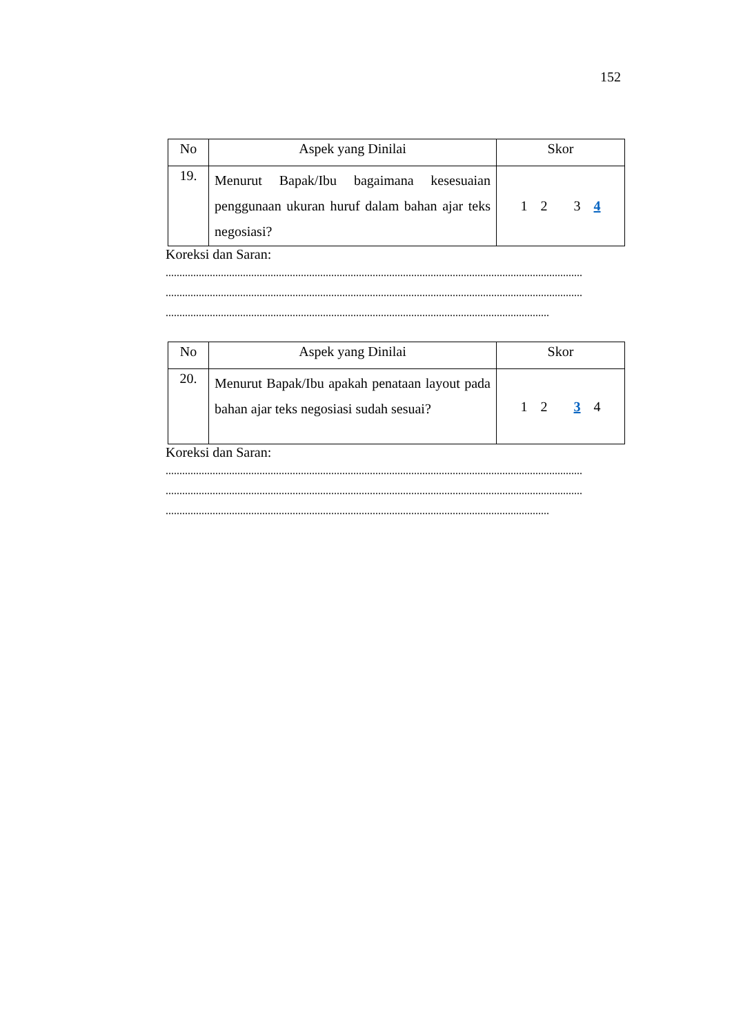152
| No | Aspek yang Dinilai | Skor |
| --- | --- | --- |
| 19. | Menurut Bapak/Ibu bagaimana kesesuaian penggunaan ukuran huruf dalam bahan ajar teks negosiasi? | 1 2 3 4 |
Koreksi dan Saran:
.......................................................................................................................................................
.......................................................................................................................................................
...........................................................................................................................................
| No | Aspek yang Dinilai | Skor |
| --- | --- | --- |
| 20. | Menurut Bapak/Ibu apakah penataan layout pada bahan ajar teks negosiasi sudah sesuai? | 1 2 3 4 |
Koreksi dan Saran:
.......................................................................................................................................................
.......................................................................................................................................................
...........................................................................................................................................